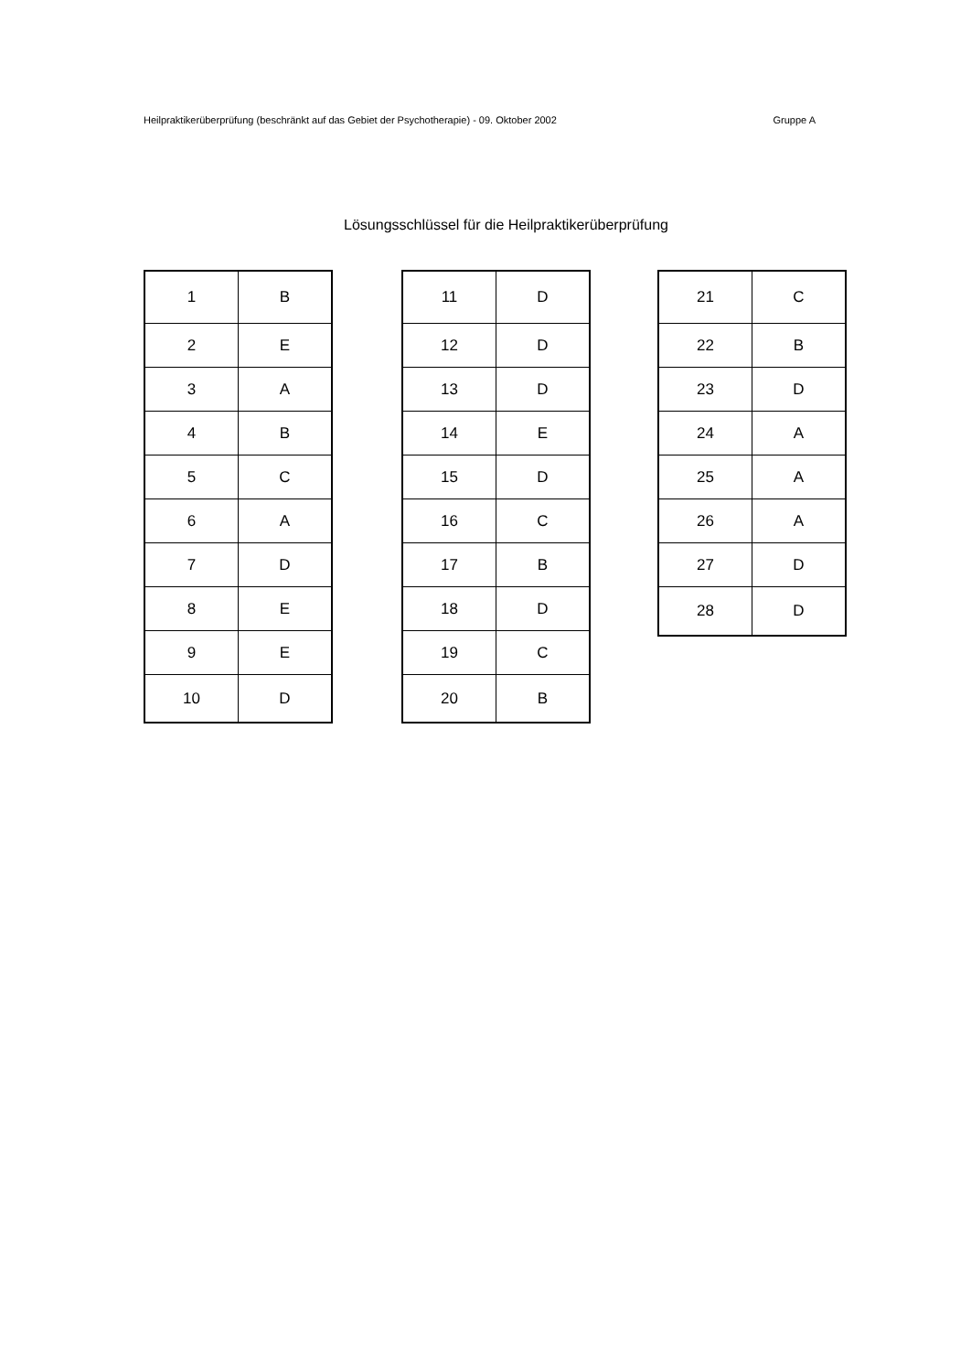Heilpraktikerüberprüfung (beschränkt auf das Gebiet der Psychotherapie) - 09. Oktober 2002 Gruppe A
Lösungsschlüssel für die Heilpraktikerüberprüfung
| 1 | B |
| 2 | E |
| 3 | A |
| 4 | B |
| 5 | C |
| 6 | A |
| 7 | D |
| 8 | E |
| 9 | E |
| 10 | D |
| 11 | D |
| 12 | D |
| 13 | D |
| 14 | E |
| 15 | D |
| 16 | C |
| 17 | B |
| 18 | D |
| 19 | C |
| 20 | B |
| 21 | C |
| 22 | B |
| 23 | D |
| 24 | A |
| 25 | A |
| 26 | A |
| 27 | D |
| 28 | D |